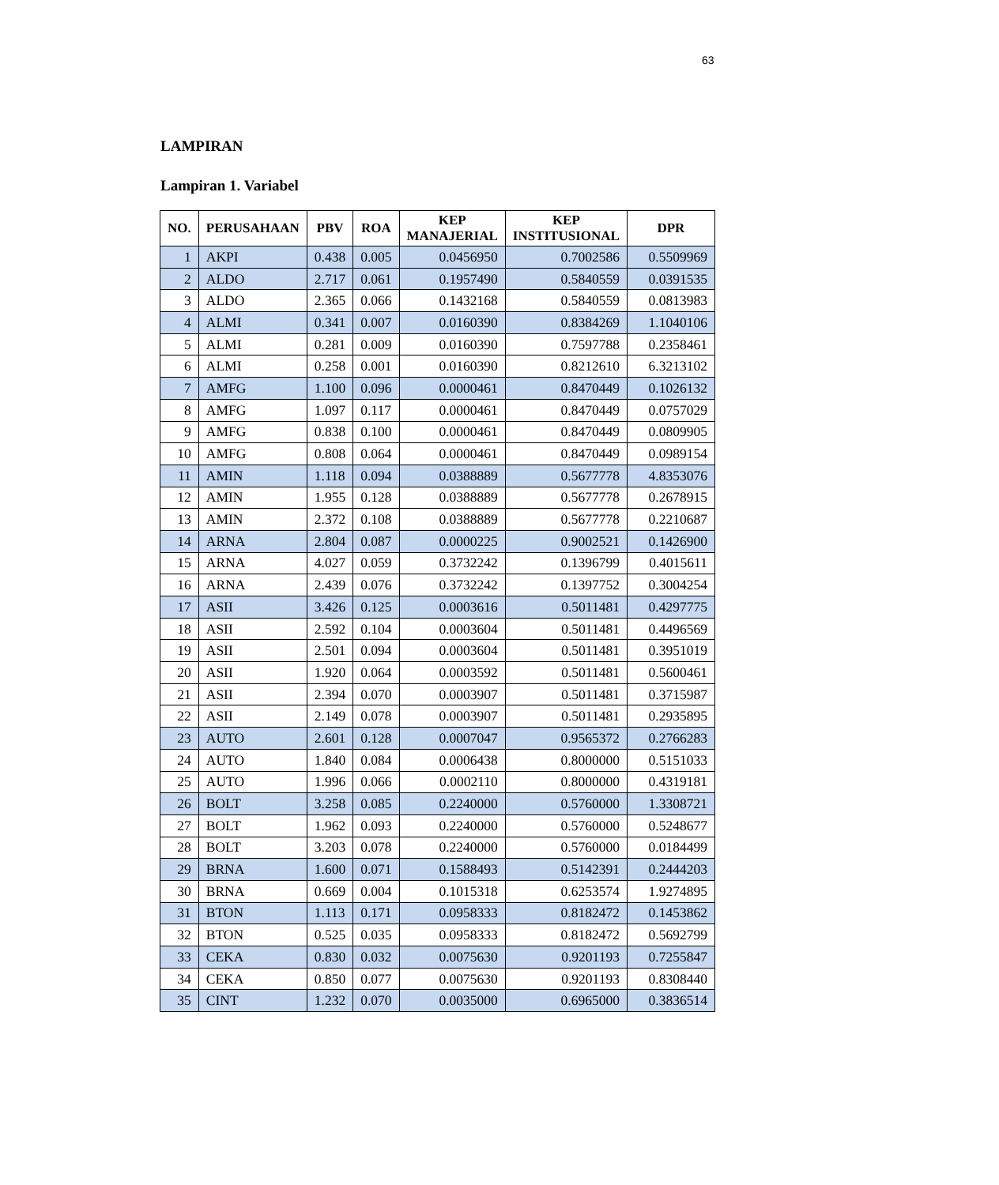63
LAMPIRAN
Lampiran 1. Variabel
| NO. | PERUSAHAAN | PBV | ROA | KEP MANAJERIAL | KEP INSTITUSIONAL | DPR |
| --- | --- | --- | --- | --- | --- | --- |
| 1 | AKPI | 0.438 | 0.005 | 0.0456950 | 0.7002586 | 0.5509969 |
| 2 | ALDO | 2.717 | 0.061 | 0.1957490 | 0.5840559 | 0.0391535 |
| 3 | ALDO | 2.365 | 0.066 | 0.1432168 | 0.5840559 | 0.0813983 |
| 4 | ALMI | 0.341 | 0.007 | 0.0160390 | 0.8384269 | 1.1040106 |
| 5 | ALMI | 0.281 | 0.009 | 0.0160390 | 0.7597788 | 0.2358461 |
| 6 | ALMI | 0.258 | 0.001 | 0.0160390 | 0.8212610 | 6.3213102 |
| 7 | AMFG | 1.100 | 0.096 | 0.0000461 | 0.8470449 | 0.1026132 |
| 8 | AMFG | 1.097 | 0.117 | 0.0000461 | 0.8470449 | 0.0757029 |
| 9 | AMFG | 0.838 | 0.100 | 0.0000461 | 0.8470449 | 0.0809905 |
| 10 | AMFG | 0.808 | 0.064 | 0.0000461 | 0.8470449 | 0.0989154 |
| 11 | AMIN | 1.118 | 0.094 | 0.0388889 | 0.5677778 | 4.8353076 |
| 12 | AMIN | 1.955 | 0.128 | 0.0388889 | 0.5677778 | 0.2678915 |
| 13 | AMIN | 2.372 | 0.108 | 0.0388889 | 0.5677778 | 0.2210687 |
| 14 | ARNA | 2.804 | 0.087 | 0.0000225 | 0.9002521 | 0.1426900 |
| 15 | ARNA | 4.027 | 0.059 | 0.3732242 | 0.1396799 | 0.4015611 |
| 16 | ARNA | 2.439 | 0.076 | 0.3732242 | 0.1397752 | 0.3004254 |
| 17 | ASII | 3.426 | 0.125 | 0.0003616 | 0.5011481 | 0.4297775 |
| 18 | ASII | 2.592 | 0.104 | 0.0003604 | 0.5011481 | 0.4496569 |
| 19 | ASII | 2.501 | 0.094 | 0.0003604 | 0.5011481 | 0.3951019 |
| 20 | ASII | 1.920 | 0.064 | 0.0003592 | 0.5011481 | 0.5600461 |
| 21 | ASII | 2.394 | 0.070 | 0.0003907 | 0.5011481 | 0.3715987 |
| 22 | ASII | 2.149 | 0.078 | 0.0003907 | 0.5011481 | 0.2935895 |
| 23 | AUTO | 2.601 | 0.128 | 0.0007047 | 0.9565372 | 0.2766283 |
| 24 | AUTO | 1.840 | 0.084 | 0.0006438 | 0.8000000 | 0.5151033 |
| 25 | AUTO | 1.996 | 0.066 | 0.0002110 | 0.8000000 | 0.4319181 |
| 26 | BOLT | 3.258 | 0.085 | 0.2240000 | 0.5760000 | 1.3308721 |
| 27 | BOLT | 1.962 | 0.093 | 0.2240000 | 0.5760000 | 0.5248677 |
| 28 | BOLT | 3.203 | 0.078 | 0.2240000 | 0.5760000 | 0.0184499 |
| 29 | BRNA | 1.600 | 0.071 | 0.1588493 | 0.5142391 | 0.2444203 |
| 30 | BRNA | 0.669 | 0.004 | 0.1015318 | 0.6253574 | 1.9274895 |
| 31 | BTON | 1.113 | 0.171 | 0.0958333 | 0.8182472 | 0.1453862 |
| 32 | BTON | 0.525 | 0.035 | 0.0958333 | 0.8182472 | 0.5692799 |
| 33 | CEKA | 0.830 | 0.032 | 0.0075630 | 0.9201193 | 0.7255847 |
| 34 | CEKA | 0.850 | 0.077 | 0.0075630 | 0.9201193 | 0.8308440 |
| 35 | CINT | 1.232 | 0.070 | 0.0035000 | 0.6965000 | 0.3836514 |